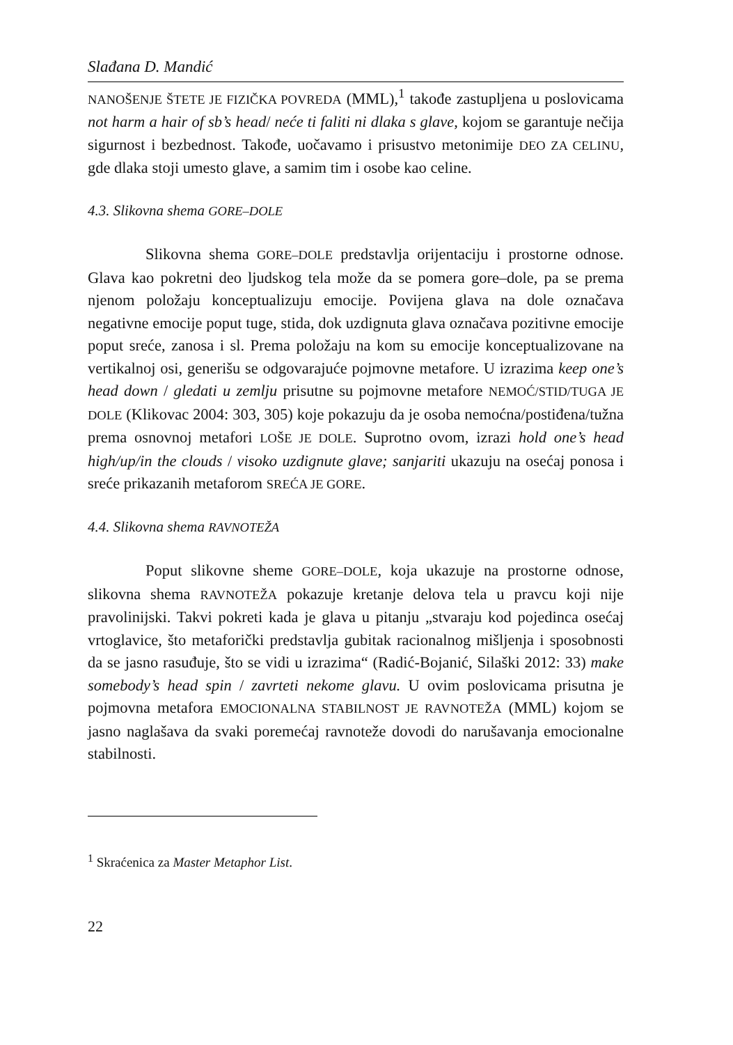Slađana D. Mandić
NANOŠENJE ŠTETE JE FIZIČKA POVREDA (MML),<sup>1</sup> takođe zastupljena u poslovicama not harm a hair of sb’s head/ neće ti faliti ni dlaka s glave, kojom se garantuje nečija sigurnost i bezbednost. Takođe, uočavamo i prisustvo metonimije DEO ZA CELINU, gde dlaka stoji umesto glave, a samim tim i osobe kao celine.
4.3. Slikovna shema GORE–DOLE
Slikovna shema GORE–DOLE predstavlja orijentaciju i prostorne odnose. Glava kao pokretni deo ljudskog tela može da se pomera gore–dole, pa se prema njenom položaju konceptualizuju emocije. Povijena glava na dole označava negativne emocije poput tuge, stida, dok uzdignuta glava označava pozitivne emocije poput sreće, zanosa i sl. Prema položaju na kom su emocije konceptualizovane na vertikalnoj osi, generišu se odgovarajuće pojmovne metafore. U izrazima keep one’s head down / gledati u zemlju prisutne su pojmovne metafore NEMOĆ/STID/TUGA JE DOLE (Klikovac 2004: 303, 305) koje pokazuju da je osoba nemoćna/postiđena/tužna prema osnovnoj metafori LOŠE JE DOLE. Suprotno ovom, izrazi hold one’s head high/up/in the clouds / visoko uzdignute glave; sanjariti ukazuju na osećaj ponosa i sreće prikazanih metaforom SREĆA JE GORE.
4.4. Slikovna shema RAVNOTEŽA
Poput slikovne sheme GORE–DOLE, koja ukazuje na prostorne odnose, slikovna shema RAVNOTEŽA pokazuje kretanje delova tela u pravcu koji nije pravolinijski. Takvi pokreti kada je glava u pitanju „stvaraju kod pojedinca osećaj vrtoglavice, što metaforički predstavlja gubitak racionalnog mišljenja i sposobnosti da se jasno rasuđuje, što se vidi u izrazima“ (Radić-Bojanić, Silaški 2012: 33) make somebody’s head spin / zavrteti nekome glavu. U ovim poslovicama prisutna je pojmovna metafora EMOCIONALNA STABILNOST JE RAVNOTEŽA (MML) kojom se jasno naglašava da svaki poremećaj ravnoteže dovodi do narušavanja emocionalne stabilnosti.
<sup>1</sup> Skraćenica za Master Metaphor List.
22